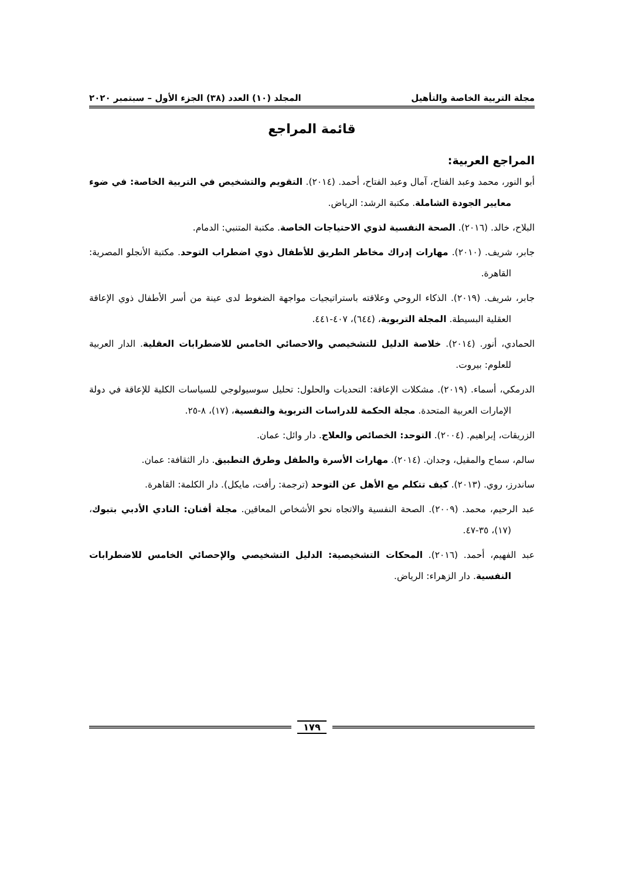مجلة التربية الخاصة والتأهيل المجلد (١٠) العدد (٣٨) الجزء الأول – سبتمبر ٢٠٢٠
قائمة المراجع
المراجع العربية:
أبو النور، محمد وعبد الفتاح، آمال وعبد الفتاح، أحمد. (٢٠١٤). التقويم والتشخيص في التربية الخاصة: في ضوء معايير الجودة الشاملة. مكتبة الرشد: الرياض.
البلاح، خالد. (٢٠١٦). الصحة النفسية لذوي الاحتياجات الخاصة. مكتبة المتنبي: الدمام.
جابر، شريف. (٢٠١٠). مهارات إدراك مخاطر الطريق للأطفال ذوي اضطراب التوحد. مكتبة الأنجلو المصرية: القاهرة.
جابر، شريف. (٢٠١٩). الذكاء الروحي وعلاقته باستراتيجيات مواجهة الضغوط لدى عينة من أسر الأطفال ذوي الإعاقة العقلية البسيطة. المجلة التربوية، (٦٤٤)، ٤٠٧-٤٤١.
الحمادي، أنور. (٢٠١٤). خلاصة الدليل للتشخيصي والاحصائي الخامس للاضطرابات العقلية. الدار العربية للعلوم: بيروت.
الدرمكي، أسماء. (٢٠١٩). مشكلات الإعاقة: التحديات والحلول: تحليل سوسيولوجي للسياسات الكلية للإعاقة في دولة الإمارات العربية المتحدة. مجلة الحكمة للدراسات التربوية والنفسية، (١٧)، ٨-٢٥.
الزريقات، إبراهيم. (٢٠٠٤). التوحد: الخصائص والعلاج. دار وائل: عمان.
سالم، سماح والمقيل، وجدان. (٢٠١٤). مهارات الأسرة والطفل وطرق التطبيق. دار الثقافة: عمان.
ساندرز، روي. (٢٠١٣). كيف تتكلم مع الأهل عن التوحد (ترجمة: رأفت، مايكل). دار الكلمة: القاهرة.
عبد الرحيم، محمد. (٢٠٠٩). الصحة النفسية والاتجاه نحو الأشخاص المعاقين. مجلة أفنان: النادي الأدبي بتبوك، (١٧)، ٣٥-٤٧.
عبد الفهيم، أحمد. (٢٠١٦). المحكات التشخيصية: الدليل التشخيصي والإحصائي الخامس للاضطرابات النفسية. دار الزهراء: الرياض.
١٧٩